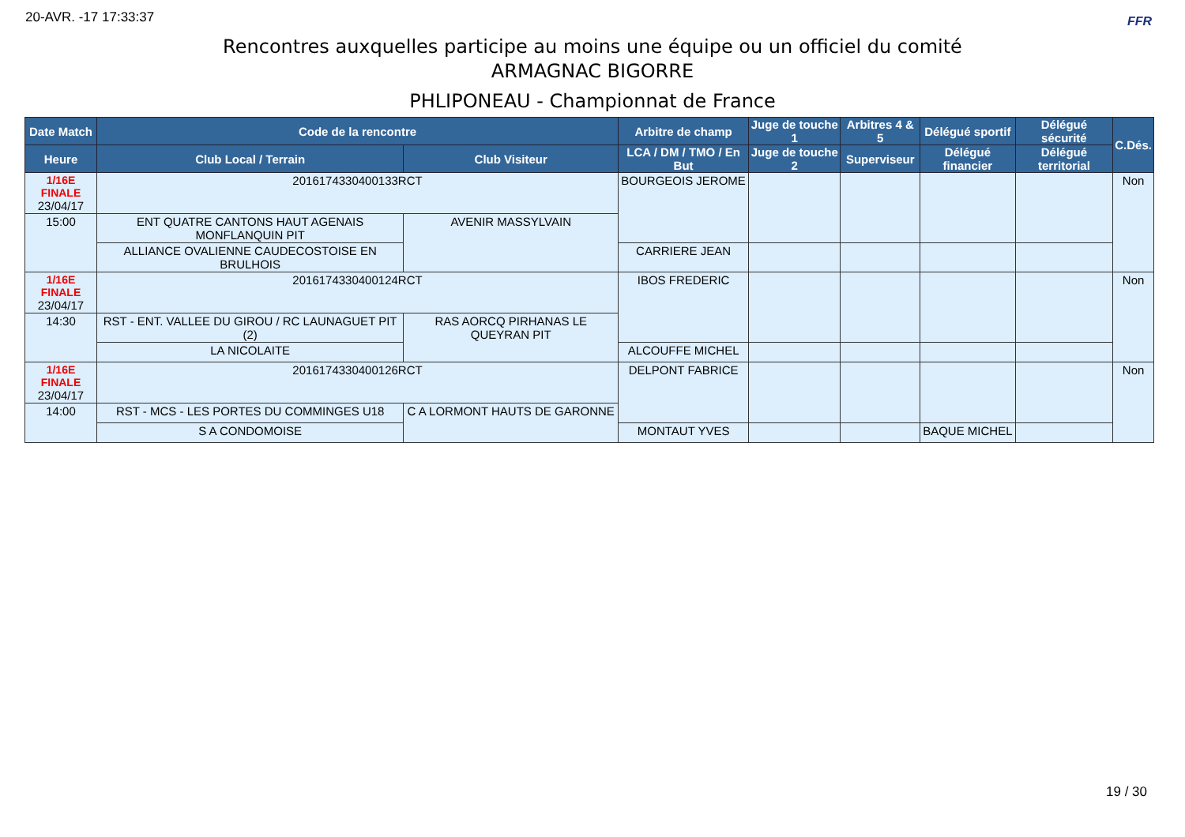20-AVR. -17 17:33:37 FFR
Rencontres auxquelles participe au moins une équipe ou un officiel du comité
ARMAGNAC BIGORRE
PHLIPONEAU - Championnat de France
| Date Match | Code de la rencontre | | Arbitre de champ | Juge de touche 1 | Arbitres 4 & 5 | Délégué sportif | Délégué sécurité | C.Dés. |
| --- | --- | --- | --- | --- | --- | --- | --- | --- |
| Heure | Club Local / Terrain | Club Visiteur | LCA / DM / TMO / En But | Juge de touche 2 | Superviseur | Délégué financier | Délégué territorial | |
| 1/16E FINALE 23/04/17 | 2016174330400133RCT | | BOURGEOIS JEROME | | | | | Non |
| 15:00 | ENT QUATRE CANTONS HAUT AGENAIS MONFLANQUIN PIT | AVENIR MASSYLVAIN | | | | | | |
| | ALLIANCE OVALIENNE CAUDECOSTOISE EN BRULHOIS | | CARRIERE JEAN | | | | | |
| 1/16E FINALE 23/04/17 | 2016174330400124RCT | | IBOS FREDERIC | | | | | Non |
| 14:30 | RST - ENT. VALLEE DU GIROU / RC LAUNAGUET PIT (2) | RAS AORCQ PIRHANAS LE QUEYRAN PIT | | | | | | |
| | LA NICOLAITE | | ALCOUFFE MICHEL | | | | | |
| 1/16E FINALE 23/04/17 | 2016174330400126RCT | | DELPONT FABRICE | | | | | Non |
| 14:00 | RST - MCS - LES PORTES DU COMMINGES U18 | C A LORMONT HAUTS DE GARONNE | | | | | | |
| | S A CONDOMOISE | | MONTAUT YVES | | | BAQUE MICHEL | | |
19 / 30